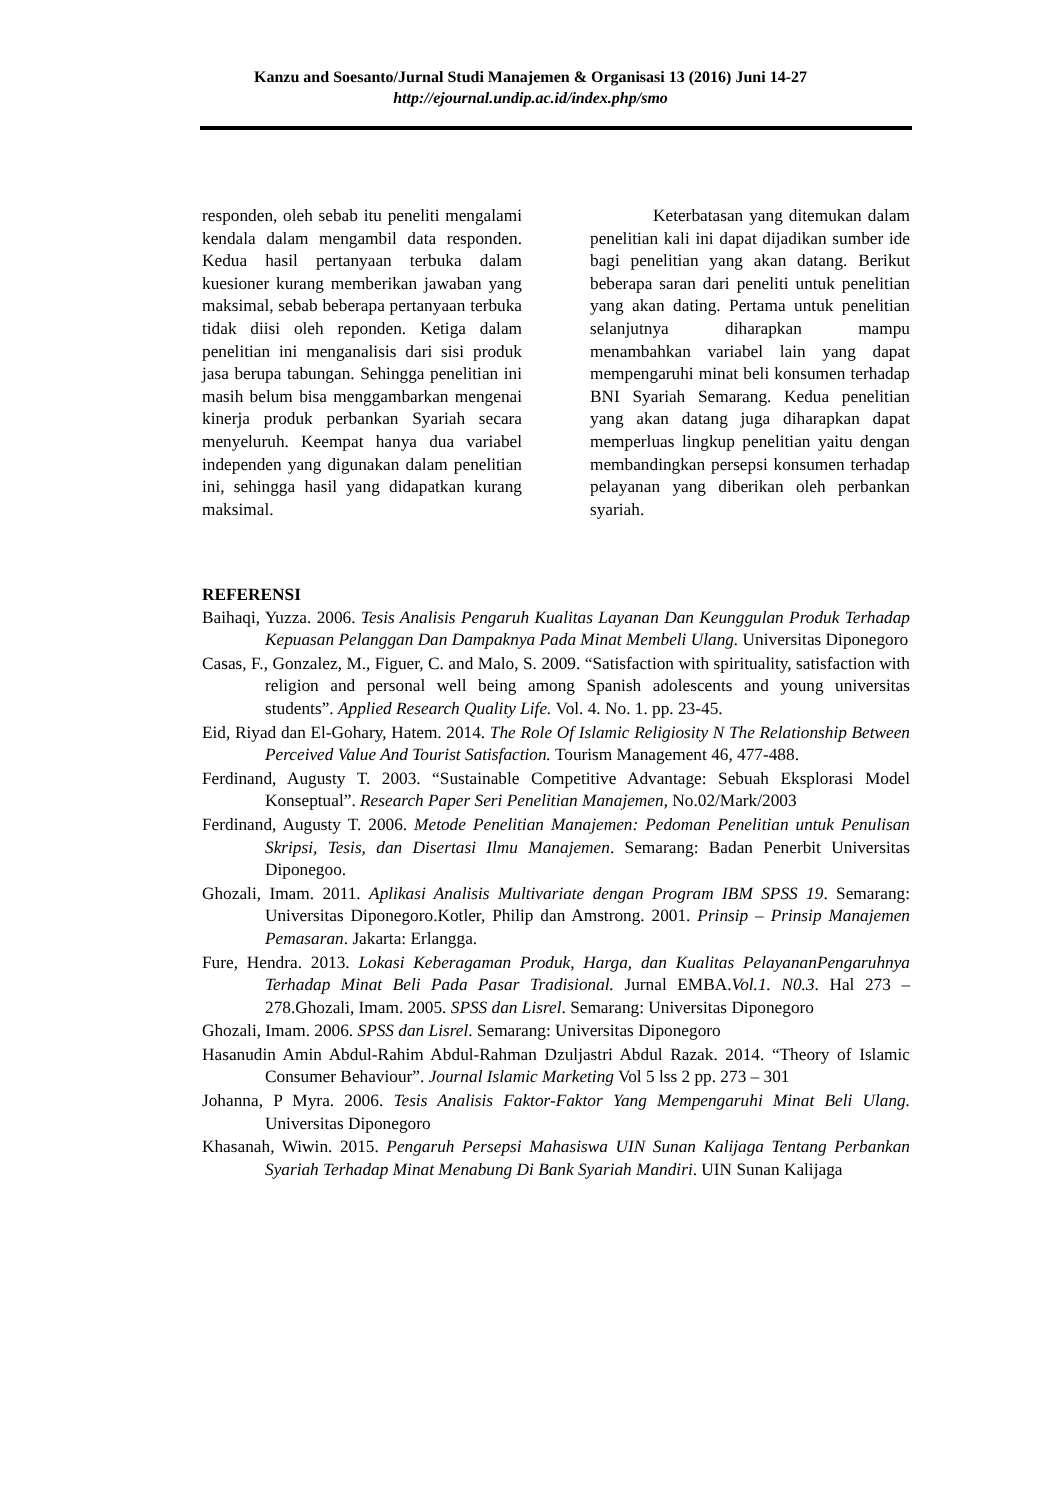Kanzu and Soesanto/Jurnal Studi Manajemen & Organisasi 13 (2016) Juni 14-27
http://ejournal.undip.ac.id/index.php/smo
responden, oleh sebab itu peneliti mengalami kendala dalam mengambil data responden. Kedua hasil pertanyaan terbuka dalam kuesioner kurang memberikan jawaban yang maksimal, sebab beberapa pertanyaan terbuka tidak diisi oleh reponden. Ketiga dalam penelitian ini menganalisis dari sisi produk jasa berupa tabungan. Sehingga penelitian ini masih belum bisa menggambarkan mengenai kinerja produk perbankan Syariah secara menyeluruh. Keempat hanya dua variabel independen yang digunakan dalam penelitian ini, sehingga hasil yang didapatkan kurang maksimal.
Keterbatasan yang ditemukan dalam penelitian kali ini dapat dijadikan sumber ide bagi penelitian yang akan datang. Berikut beberapa saran dari peneliti untuk penelitian yang akan dating. Pertama untuk penelitian selanjutnya diharapkan mampu menambahkan variabel lain yang dapat mempengaruhi minat beli konsumen terhadap BNI Syariah Semarang. Kedua penelitian yang akan datang juga diharapkan dapat memperluas lingkup penelitian yaitu dengan membandingkan persepsi konsumen terhadap pelayanan yang diberikan oleh perbankan syariah.
REFERENSI
Baihaqi, Yuzza. 2006. Tesis Analisis Pengaruh Kualitas Layanan Dan Keunggulan Produk Terhadap Kepuasan Pelanggan Dan Dampaknya Pada Minat Membeli Ulang. Universitas Diponegoro
Casas, F., Gonzalez, M., Figuer, C. and Malo, S. 2009. “Satisfaction with spirituality, satisfaction with religion and personal well being among Spanish adolescents and young universitas students”. Applied Research Quality Life. Vol. 4. No. 1. pp. 23-45.
Eid, Riyad dan El-Gohary, Hatem. 2014. The Role Of Islamic Religiosity N The Relationship Between Perceived Value And Tourist Satisfaction. Tourism Management 46, 477-488.
Ferdinand, Augusty T. 2003. “Sustainable Competitive Advantage: Sebuah Eksplorasi Model Konseptual”. Research Paper Seri Penelitian Manajemen, No.02/Mark/2003
Ferdinand, Augusty T. 2006. Metode Penelitian Manajemen: Pedoman Penelitian untuk Penulisan Skripsi, Tesis, dan Disertasi Ilmu Manajemen. Semarang: Badan Penerbit Universitas Diponegoo.
Ghozali, Imam. 2011. Aplikasi Analisis Multivariate dengan Program IBM SPSS 19. Semarang: Universitas Diponegoro.Kotler, Philip dan Amstrong. 2001. Prinsip – Prinsip Manajemen Pemasaran. Jakarta: Erlangga.
Fure, Hendra. 2013. Lokasi Keberagaman Produk, Harga, dan Kualitas PelayananPengaruhnya Terhadap Minat Beli Pada Pasar Tradisional. Jurnal EMBA.Vol.1. N0.3. Hal 273 – 278.Ghozali, Imam. 2005. SPSS dan Lisrel. Semarang: Universitas Diponegoro
Ghozali, Imam. 2006. SPSS dan Lisrel. Semarang: Universitas Diponegoro
Hasanudin Amin Abdul-Rahim Abdul-Rahman Dzuljastri Abdul Razak. 2014. “Theory of Islamic Consumer Behaviour”. Journal Islamic Marketing Vol 5 lss 2 pp. 273 – 301
Johanna, P Myra. 2006. Tesis Analisis Faktor-Faktor Yang Mempengaruhi Minat Beli Ulang. Universitas Diponegoro
Khasanah, Wiwin. 2015. Pengaruh Persepsi Mahasiswa UIN Sunan Kalijaga Tentang Perbankan Syariah Terhadap Minat Menabung Di Bank Syariah Mandiri. UIN Sunan Kalijaga